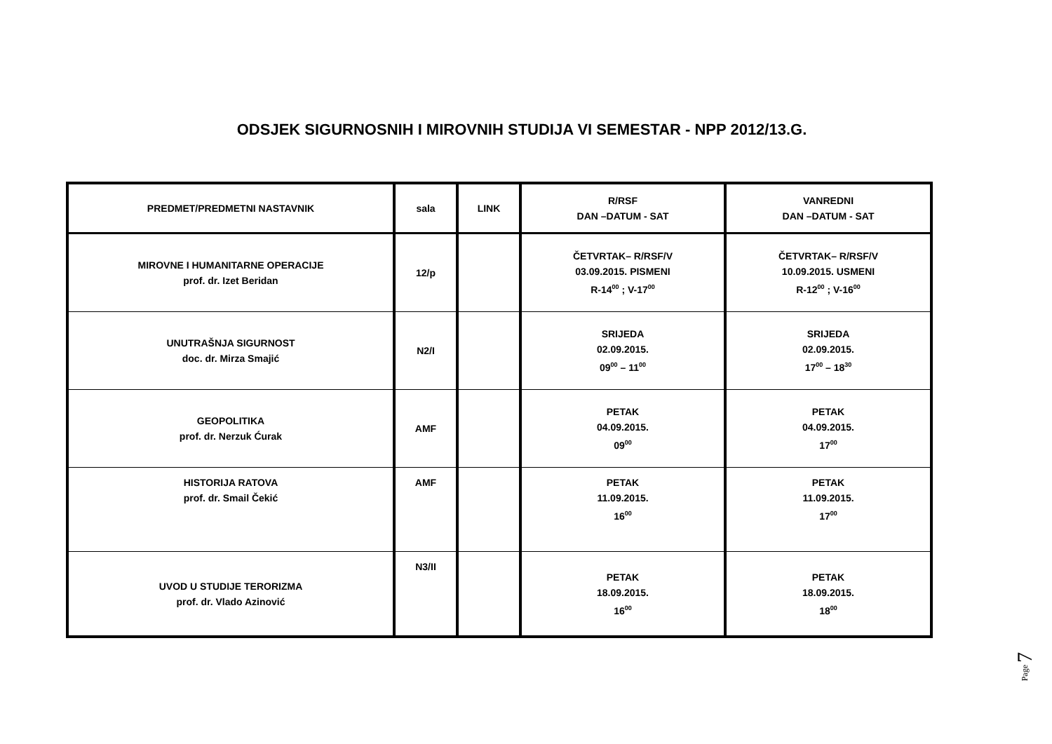ODSJEK SIGURNOSNIH I MIROVNIH STUDIJA VI SEMESTAR - NPP 2012/13.G.
| PREDMET/PREDMETNI NASTAVNIK | sala | LINK | R/RSF DAN –DATUM - SAT | VANREDNI DAN –DATUM - SAT |
| --- | --- | --- | --- | --- |
| MIROVNE I HUMANITARNE OPERACIJE prof. dr. Izet Beridan | 12/p | | ČETVRTAK– R/RSF/V 03.09.2015. PISMENI R-14<sup>00</sup> ; V-17<sup>00</sup> | ČETVRTAK– R/RSF/V 10.09.2015. USMENI R-12<sup>00</sup> ; V-16<sup>00</sup> |
| UNUTRAŠNJA SIGURNOST doc. dr. Mirza Smajić | N2/I | | SRIJEDA 02.09.2015. 09<sup>00</sup> – 11<sup>00</sup> | SRIJEDA 02.09.2015. 17<sup>00</sup> – 18<sup>30</sup> |
| GEOPOLITIKA prof. dr. Nerzuk Ćurak | AMF | | PETAK 04.09.2015. 09<sup>00</sup> | PETAK 04.09.2015. 17<sup>00</sup> |
| HISTORIJA RATOVA prof. dr. Smail Čekić | AMF | | PETAK 11.09.2015. 16<sup>00</sup> | PETAK 11.09.2015. 17<sup>00</sup> |
| UVOD U STUDIJE TERORIZMA prof. dr. Vlado Azinović | N3/II | | PETAK 18.09.2015. 16<sup>00</sup> | PETAK 18.09.2015. 18<sup>00</sup> |
Page 7